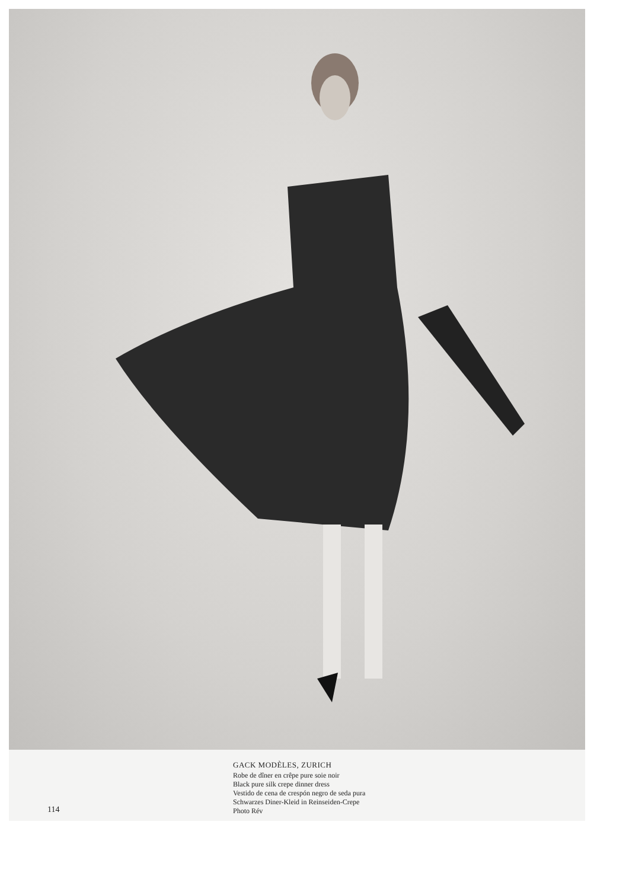GACK MODÈLES, ZURICH
Robe de dîner en crêpe pure soie noir
Black pure silk crepe dinner dress
Vestido de cena de crespón negro de seda pura
Schwarzes Diner-Kleid in Reinseiden-Crepe
Photo Rév
114